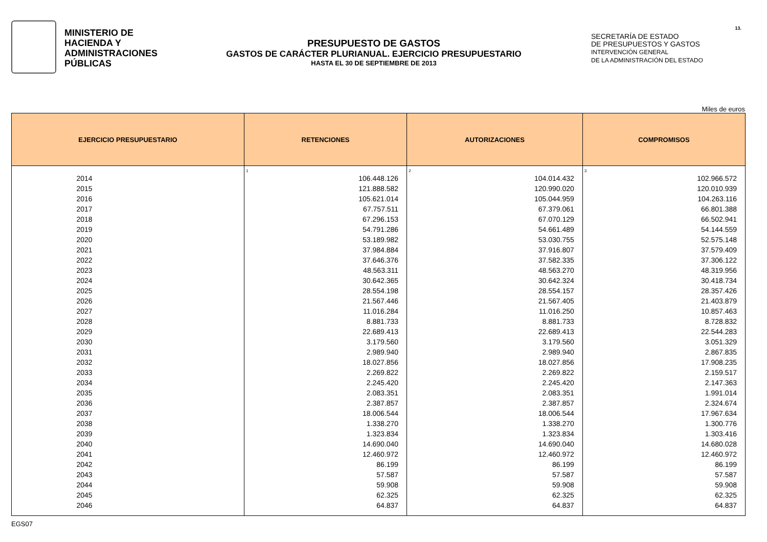MINISTERIO DE
HACIENDA Y
ADMINISTRACIONES
PÚBLICAS
PRESUPUESTO DE GASTOS
GASTOS DE CARÁCTER PLURIANUAL. EJERCICIO PRESUPUESTARIO
HASTA EL 30 DE SEPTIEMBRE DE 2013
SECRETARÍA DE ESTADO
DE PRESUPUESTOS Y GASTOS
INTERVENCIÓN GENERAL
DE LA ADMINISTRACIÓN DEL ESTADO
13.
Miles de euros
| EJERCICIO PRESUPUESTARIO | RETENCIONES | AUTORIZACIONES | COMPROMISOS |
| --- | --- | --- | --- |
| | 1 | 2 | 3 |
| 2014 | 106.448.126 | 104.014.432 | 102.966.572 |
| 2015 | 121.888.582 | 120.990.020 | 120.010.939 |
| 2016 | 105.621.014 | 105.044.959 | 104.263.116 |
| 2017 | 67.757.511 | 67.379.061 | 66.801.388 |
| 2018 | 67.296.153 | 67.070.129 | 66.502.941 |
| 2019 | 54.791.286 | 54.661.489 | 54.144.559 |
| 2020 | 53.189.982 | 53.030.755 | 52.575.148 |
| 2021 | 37.984.884 | 37.916.807 | 37.579.409 |
| 2022 | 37.646.376 | 37.582.335 | 37.306.122 |
| 2023 | 48.563.311 | 48.563.270 | 48.319.956 |
| 2024 | 30.642.365 | 30.642.324 | 30.418.734 |
| 2025 | 28.554.198 | 28.554.157 | 28.357.426 |
| 2026 | 21.567.446 | 21.567.405 | 21.403.879 |
| 2027 | 11.016.284 | 11.016.250 | 10.857.463 |
| 2028 | 8.881.733 | 8.881.733 | 8.728.832 |
| 2029 | 22.689.413 | 22.689.413 | 22.544.283 |
| 2030 | 3.179.560 | 3.179.560 | 3.051.329 |
| 2031 | 2.989.940 | 2.989.940 | 2.867.835 |
| 2032 | 18.027.856 | 18.027.856 | 17.908.235 |
| 2033 | 2.269.822 | 2.269.822 | 2.159.517 |
| 2034 | 2.245.420 | 2.245.420 | 2.147.363 |
| 2035 | 2.083.351 | 2.083.351 | 1.991.014 |
| 2036 | 2.387.857 | 2.387.857 | 2.324.674 |
| 2037 | 18.006.544 | 18.006.544 | 17.967.634 |
| 2038 | 1.338.270 | 1.338.270 | 1.300.776 |
| 2039 | 1.323.834 | 1.323.834 | 1.303.416 |
| 2040 | 14.690.040 | 14.690.040 | 14.680.028 |
| 2041 | 12.460.972 | 12.460.972 | 12.460.972 |
| 2042 | 86.199 | 86.199 | 86.199 |
| 2043 | 57.587 | 57.587 | 57.587 |
| 2044 | 59.908 | 59.908 | 59.908 |
| 2045 | 62.325 | 62.325 | 62.325 |
| 2046 | 64.837 | 64.837 | 64.837 |
EGS07